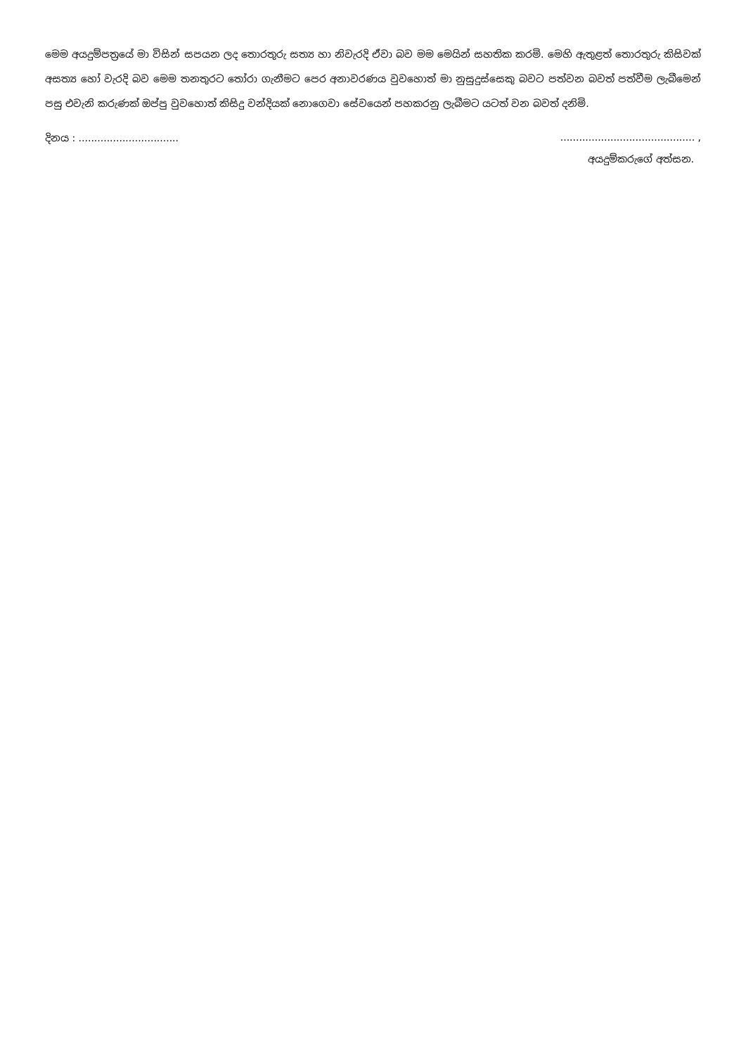මෙම අයදුම්පත්‍රයේ මා විසින් සපයන ලද තොරතුරු සත්‍ය හා නිවැරදි ඒවා බව මම මෙයින් සහතික කරමි. මෙහි ඇතුළත් තොරතුරු කිසිවක් අසත්‍ය හෝ වැරදි බව මෙම තනතුරට තෝරා ගැනීමට පෙර අනාවරණය වුවහොත් මා නුසුදුස්සෙකු බවට පත්වන බවත් පත්වීම ලැබීමෙන් පසු එවැනි කරුණක් ඔප්පු වුවහොත් කිසිදු වන්දියක් නොගෙවා සේවයෙන් පහකරනු ලැබීමට යටත් වන බවත් දනිමි.
දිනය : ........................................................................... ,
අයදුම්කරුගේ අත්සන.